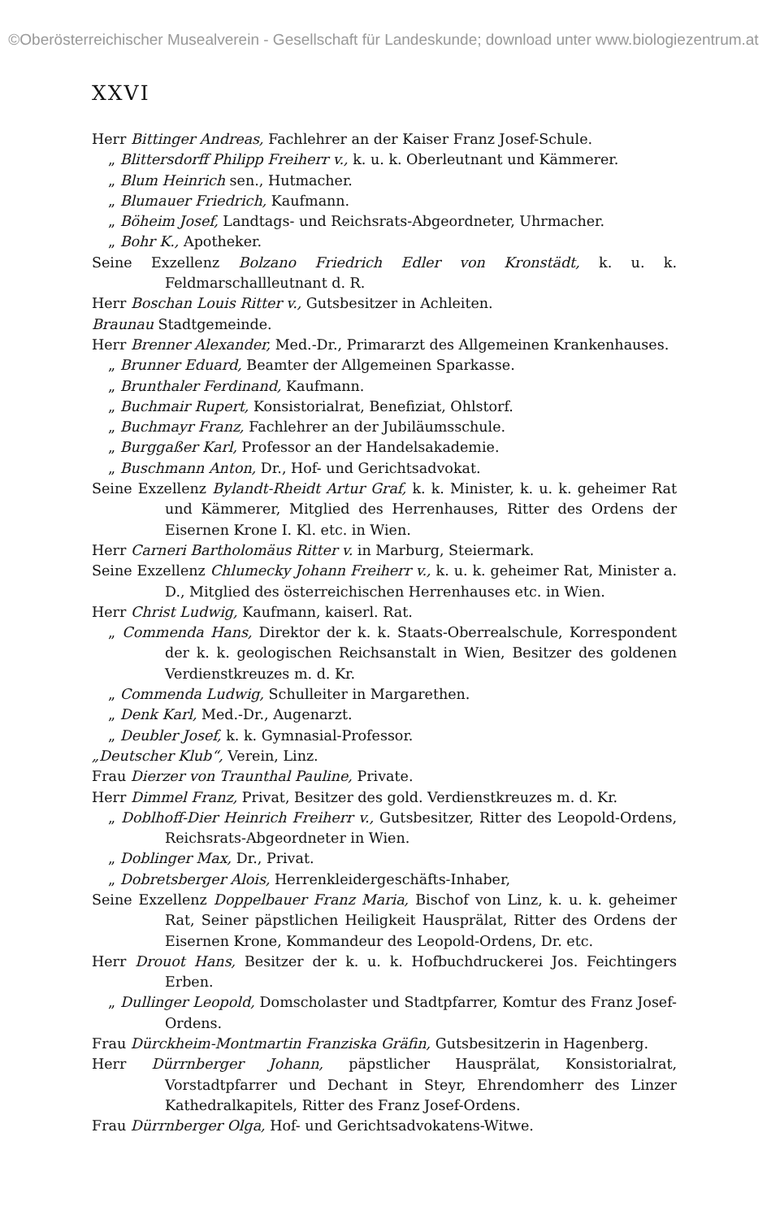©Oberösterreichischer Musealverein - Gesellschaft für Landeskunde; download unter www.biologiezentrum.at
XXVI
Herr Bittinger Andreas, Fachlehrer an der Kaiser Franz Josef-Schule.
„ Blittersdorff Philipp Freiherr v., k. u. k. Oberleutnant und Kämmerer.
„ Blum Heinrich sen., Hutmacher.
„ Blumauer Friedrich, Kaufmann.
„ Böheim Josef, Landtags- und Reichsrats-Abgeordneter, Uhrmacher.
„ Bohr K., Apotheker.
Seine Exzellenz Bolzano Friedrich Edler von Kronstädt, k. u. k. Feldmarschallleutnant d. R.
Herr Boschan Louis Ritter v., Gutsbesitzer in Achleiten.
Braunau Stadtgemeinde.
Herr Brenner Alexander, Med.-Dr., Primararzt des Allgemeinen Krankenhauses.
„ Brunner Eduard, Beamter der Allgemeinen Sparkasse.
„ Brunthaler Ferdinand, Kaufmann.
„ Buchmair Rupert, Konsistorialrat, Benefiziat, Ohlstorf.
„ Buchmayr Franz, Fachlehrer an der Jubiläumsschule.
„ Burggaßer Karl, Professor an der Handelsakademie.
„ Buschmann Anton, Dr., Hof- und Gerichtsadvokat.
Seine Exzellenz Bylandt-Rheidt Artur Graf, k. k. Minister, k. u. k. geheimer Rat und Kämmerer, Mitglied des Herrenhauses, Ritter des Ordens der Eisernen Krone I. Kl. etc. in Wien.
Herr Carneri Bartholomäus Ritter v. in Marburg, Steiermark.
Seine Exzellenz Chlumecky Johann Freiherr v., k. u. k. geheimer Rat, Minister a. D., Mitglied des österreichischen Herrenhauses etc. in Wien.
Herr Christ Ludwig, Kaufmann, kaiserl. Rat.
„ Commenda Hans, Direktor der k. k. Staats-Oberrealschule, Korrespondent der k. k. geologischen Reichsanstalt in Wien, Besitzer des goldenen Verdienstkreuzes m. d. Kr.
„ Commenda Ludwig, Schulleiter in Margarethen.
„ Denk Karl, Med.-Dr., Augenarzt.
„ Deubler Josef, k. k. Gymnasial-Professor.
„Deutscher Klub“, Verein, Linz.
Frau Dierzer von Traunthal Pauline, Private.
Herr Dimmel Franz, Privat, Besitzer des gold. Verdienstkreuzes m. d. Kr.
„ Doblhoff-Dier Heinrich Freiherr v., Gutsbesitzer, Ritter des Leopold-Ordens, Reichsrats-Abgeordneter in Wien.
„ Doblinger Max, Dr., Privat.
„ Dobretsberger Alois, Herrenkleidergeschäfts-Inhaber,
Seine Exzellenz Doppelbauer Franz Maria, Bischof von Linz, k. u. k. geheimer Rat, Seiner päpstlichen Heiligkeit Hausprälat, Ritter des Ordens der Eisernen Krone, Kommandeur des Leopold-Ordens, Dr. etc.
Herr Drouot Hans, Besitzer der k. u. k. Hofbuchdruckerei Jos. Feichtingers Erben.
„ Dullinger Leopold, Domscholaster und Stadtpfarrer, Komtur des Franz Josef-Ordens.
Frau Dürckheim-Montmartin Franziska Gräfin, Gutsbesitzerin in Hagenberg.
Herr Dürrnberger Johann, päpstlicher Hausprälat, Konsistorialrat, Vorstadtpfarrer und Dechant in Steyr, Ehrendomherr des Linzer Kathedralkapitels, Ritter des Franz Josef-Ordens.
Frau Dürrnberger Olga, Hof- und Gerichtsadvokatens-Witwe.